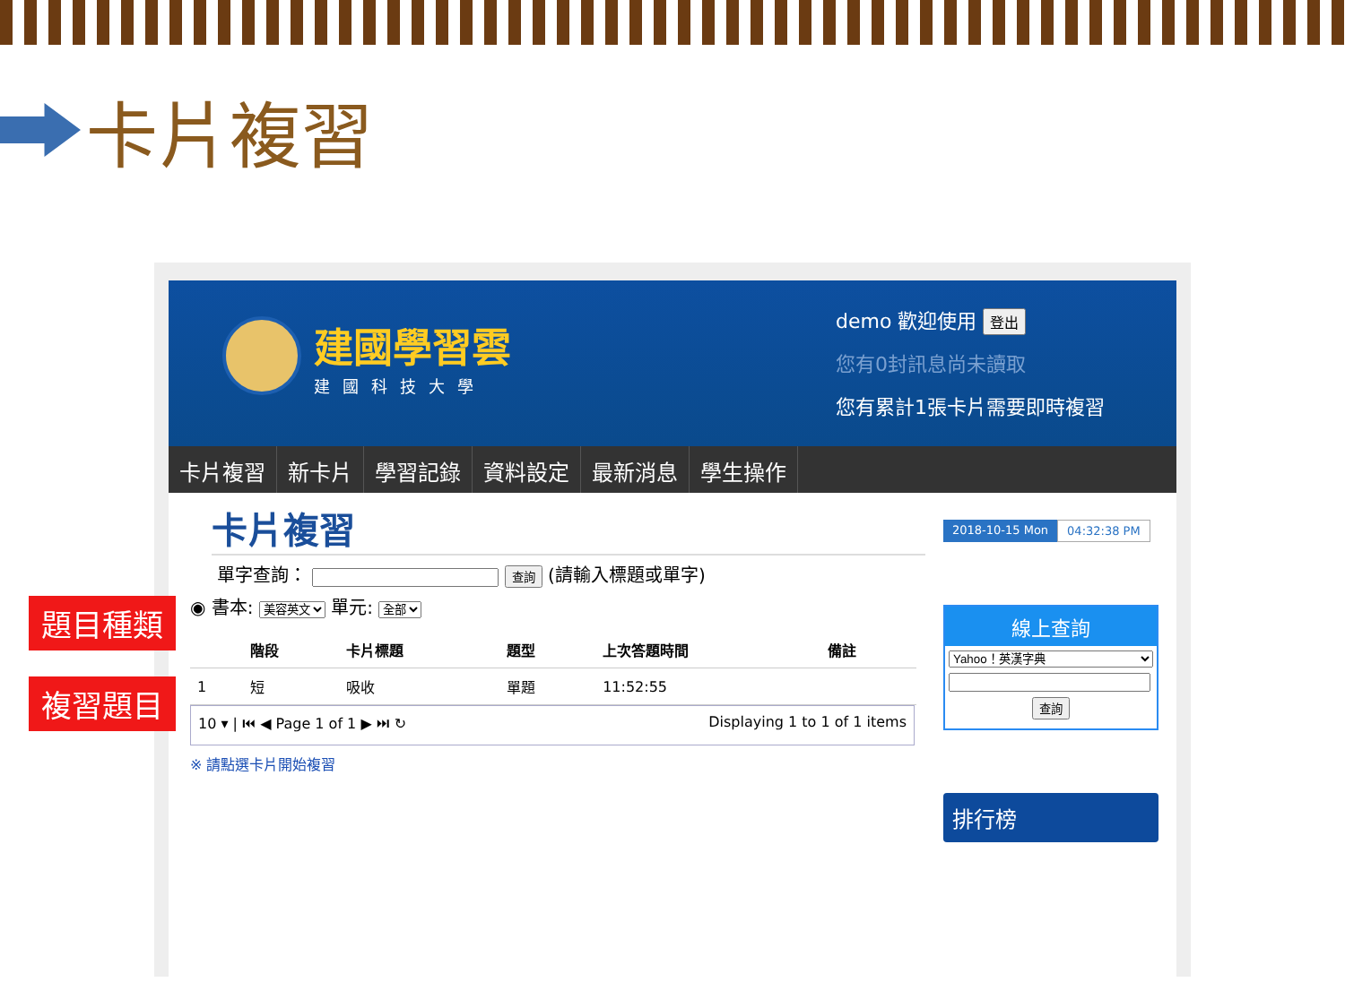卡片複習
建國學習雲
建國科技大學
demo 歡迎使用 登出
您有0封訊息尚未讀取
您有累計1張卡片需要即時複習
卡片複習 新卡片 學習記錄 資料設定 最新消息 學生操作
卡片複習
單字查詢： 查詢 (請輸入標題或單字)
◉ 書本: 美容英文 單元: 全部
| | 階段 | 卡片標題 | 題型 | 上次答題時間 | 備註 |
| --- | --- | --- | --- | --- | --- |
| 1 | 短 | 吸收 | 單題 | 11:52:55 | |
10 ▾ | ⏮ ◀ Page 1 of 1 ▶ ⏭ ↻ Displaying 1 to 1 of 1 items
※ 請點選卡片開始複習
2018-10-15 Mon 04:32:38 PM
線上查詢
Yahoo！英漢字典
查詢
排行榜
題目種類
複習題目